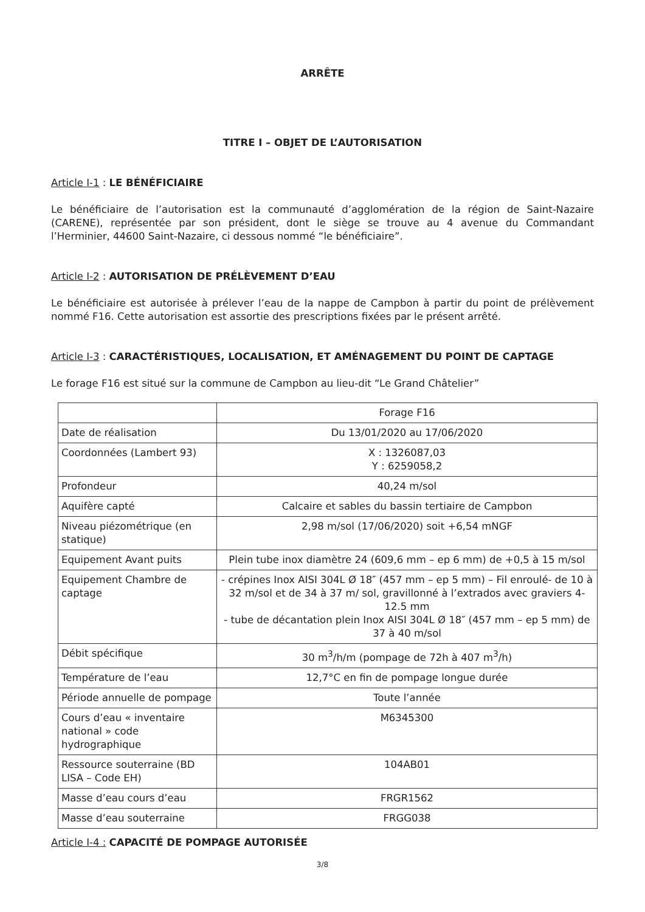ARRÊTE
TITRE I – OBJET DE L’AUTORISATION
Article I-1 : LE BÉNÉFICIAIRE
Le bénéficiaire de l’autorisation est la communauté d’agglomération de la région de Saint-Nazaire (CARENE), représentée par son président, dont le siège se trouve au 4 avenue du Commandant l’Herminier, 44600 Saint-Nazaire, ci dessous nommé “le bénéficiaire”.
Article I-2 : AUTORISATION DE PRÉLÈVEMENT D’EAU
Le bénéficiaire est autorisée à prélever l’eau de la nappe de Campbon à partir du point de prélèvement nommé F16. Cette autorisation est assortie des prescriptions fixées par le présent arrêté.
Article I-3 : CARACTÉRISTIQUES, LOCALISATION, ET AMÉNAGEMENT DU POINT DE CAPTAGE
Le forage F16 est situé sur la commune de Campbon au lieu-dit “Le Grand Châtelier”
| | Forage F16 |
| Date de réalisation | Du 13/01/2020 au 17/06/2020 |
| Coordonnées (Lambert 93) | X : 1326087,03 Y : 6259058,2 |
| Profondeur | 40,24 m/sol |
| Aquifère capté | Calcaire et sables du bassin tertiaire de Campbon |
| Niveau piézométrique (en statique) | 2,98 m/sol (17/06/2020) soit +6,54 mNGF |
| Equipement Avant puits | Plein tube inox diamètre 24 (609,6 mm – ep 6 mm) de +0,5 à 15 m/sol |
| Equipement Chambre de captage | - crépines Inox AISI 304L Ø 18″ (457 mm – ep 5 mm) – Fil enroulé- de 10 à 32 m/sol et de 34 à 37 m/ sol, gravillonné à l’extrados avec graviers 4-12.5 mm - tube de décantation plein Inox AISI 304L Ø 18″ (457 mm – ep 5 mm) de 37 à 40 m/sol |
| Débit spécifique | 30 m<sup>3</sup>/h/m (pompage de 72h à 407 m<sup>3</sup>/h) |
| Température de l’eau | 12,7°C en fin de pompage longue durée |
| Période annuelle de pompage | Toute l’année |
| Cours d’eau « inventaire national » code hydrographique | M6345300 |
| Ressource souterraine (BD LISA – Code EH) | 104AB01 |
| Masse d’eau cours d’eau | FRGR1562 |
| Masse d’eau souterraine | FRGG038 |
Article I-4 : CAPACITÉ DE POMPAGE AUTORISÉE
3/8